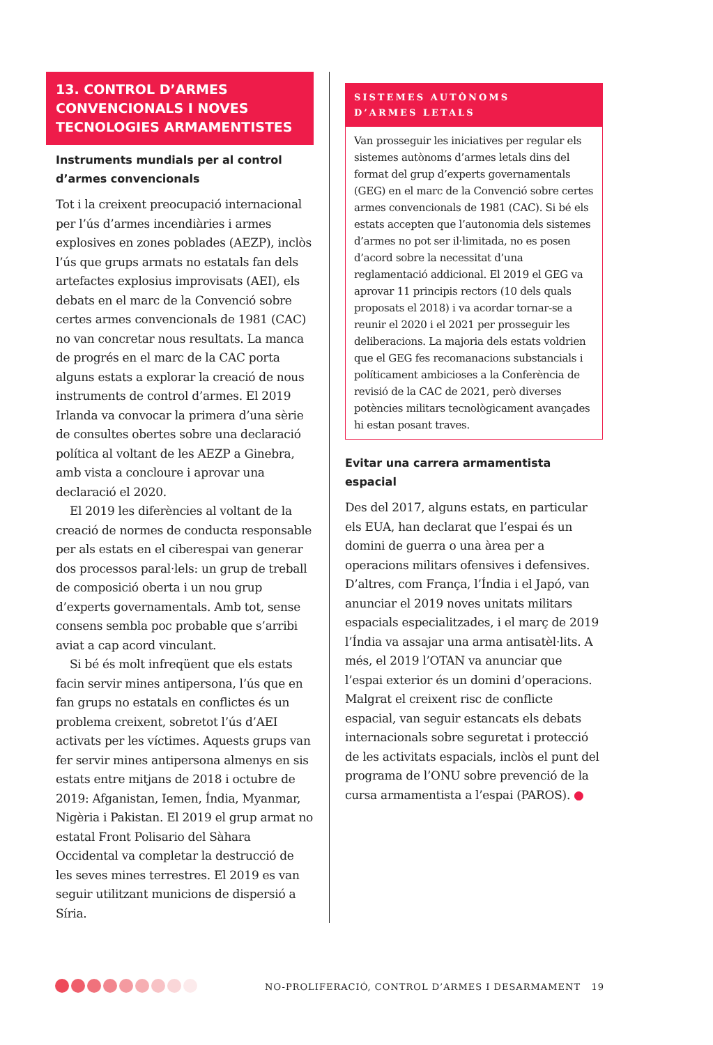13. CONTROL D’ARMES CONVENCIONALS I NOVES TECNOLOGIES ARMAMENTISTES
Instruments mundials per al control d’armes convencionals
Tot i la creixent preocupació internacional per l’ús d’armes incendiàries i armes explosives en zones poblades (AEZP), inclòs l’ús que grups armats no estatals fan dels artefactes explosius improvisats (AEI), els debats en el marc de la Convenció sobre certes armes convencionals de 1981 (CAC) no van concretar nous resultats. La manca de progrés en el marc de la CAC porta alguns estats a explorar la creació de nous instruments de control d’armes. El 2019 Irlanda va convocar la primera d’una sèrie de consultes obertes sobre una declaració política al voltant de les AEZP a Ginebra, amb vista a concloure i aprovar una declaració el 2020.
El 2019 les diferències al voltant de la creació de normes de conducta responsable per als estats en el ciberespai van generar dos processos paral·lels: un grup de treball de composició oberta i un nou grup d’experts governamentals. Amb tot, sense consens sembla poc probable que s’arribi aviat a cap acord vinculant.
Si bé és molt infreqüent que els estats facin servir mines antipersona, l’ús que en fan grups no estatals en conflictes és un problema creixent, sobretot l’ús d’AEI activats per les víctimes. Aquests grups van fer servir mines antipersona almenys en sis estats entre mitjans de 2018 i octubre de 2019: Afganistan, Iemen, Índia, Myanmar, Nigèria i Pakistan. El 2019 el grup armat no estatal Front Polisario del Sàhara Occidental va completar la destrucció de les seves mines terrestres. El 2019 es van seguir utilitzant municions de dispersió a Síria.
SISTEMES AUTÒNOMS
D’ARMES LETALS
Van prosseguir les iniciatives per regular els sistemes autònoms d’armes letals dins del format del grup d’experts governamentals (GEG) en el marc de la Convenció sobre certes armes convencionals de 1981 (CAC). Si bé els estats accepten que l’autonomia dels sistemes d’armes no pot ser il·limitada, no es posen d’acord sobre la necessitat d’una reglamentació addicional. El 2019 el GEG va aprovar 11 principis rectors (10 dels quals proposats el 2018) i va acordar tornar-se a reunir el 2020 i el 2021 per prosseguir les deliberacions. La majoria dels estats voldrien que el GEG fes recomanacions substancials i políticament ambicioses a la Conferència de revisió de la CAC de 2021, però diverses potències militars tecnològicament avançades hi estan posant traves.
Evitar una carrera armamentista espacial
Des del 2017, alguns estats, en particular els EUA, han declarat que l’espai és un domini de guerra o una àrea per a operacions militars ofensives i defensives. D’altres, com França, l’Índia i el Japó, van anunciar el 2019 noves unitats militars espacials especialitzades, i el març de 2019 l’Índia va assajar una arma antisatèl·lits. A més, el 2019 l’OTAN va anunciar que l’espai exterior és un domini d’operacions. Malgrat el creixent risc de conflicte espacial, van seguir estancats els debats internacionals sobre seguretat i protecció de les activitats espacials, inclòs el punt del programa de l’ONU sobre prevenció de la cursa armamentista a l’espai (PAROS). ●
NO-PROLIFERACIÓ, CONTROL D’ARMES I DESARMAMENT 19